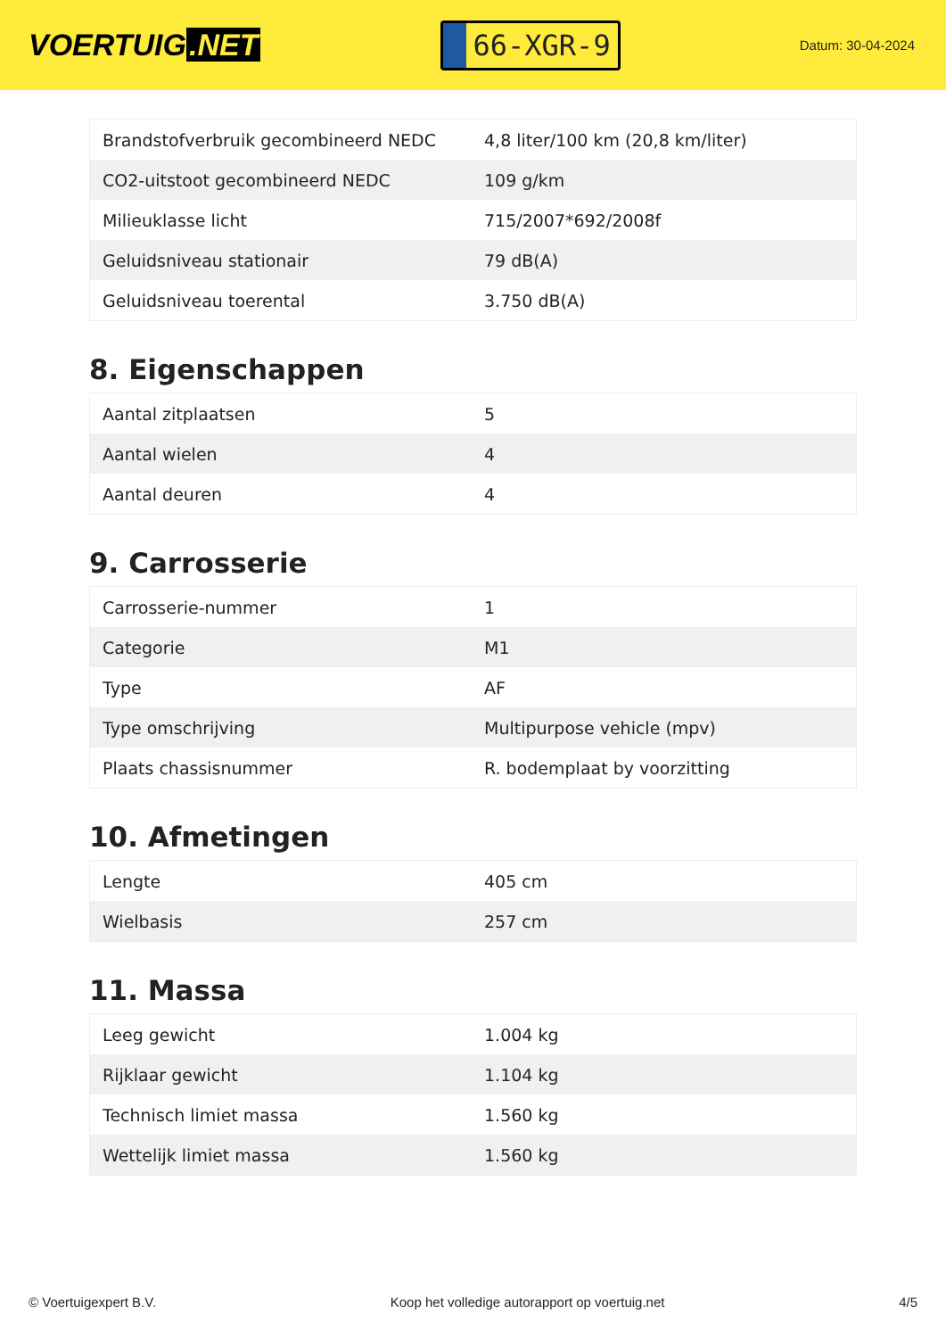VOERTUIG.NET
66-XGR-9
Datum: 30-04-2024
| Brandstofverbruik gecombineerd NEDC | 4,8 liter/100 km (20,8 km/liter) |
| CO2-uitstoot gecombineerd NEDC | 109 g/km |
| Milieuklasse licht | 715/2007*692/2008f |
| Geluidsniveau stationair | 79 dB(A) |
| Geluidsniveau toerental | 3.750 dB(A) |
8. Eigenschappen
| Aantal zitplaatsen | 5 |
| Aantal wielen | 4 |
| Aantal deuren | 4 |
9. Carrosserie
| Carrosserie-nummer | 1 |
| Categorie | M1 |
| Type | AF |
| Type omschrijving | Multipurpose vehicle (mpv) |
| Plaats chassisnummer | R. bodemplaat by voorzitting |
10. Afmetingen
| Lengte | 405 cm |
| Wielbasis | 257 cm |
11. Massa
| Leeg gewicht | 1.004 kg |
| Rijklaar gewicht | 1.104 kg |
| Technisch limiet massa | 1.560 kg |
| Wettelijk limiet massa | 1.560 kg |
© Voertuigexpert B.V. Koop het volledige autorapport op voertuig.net 4/5